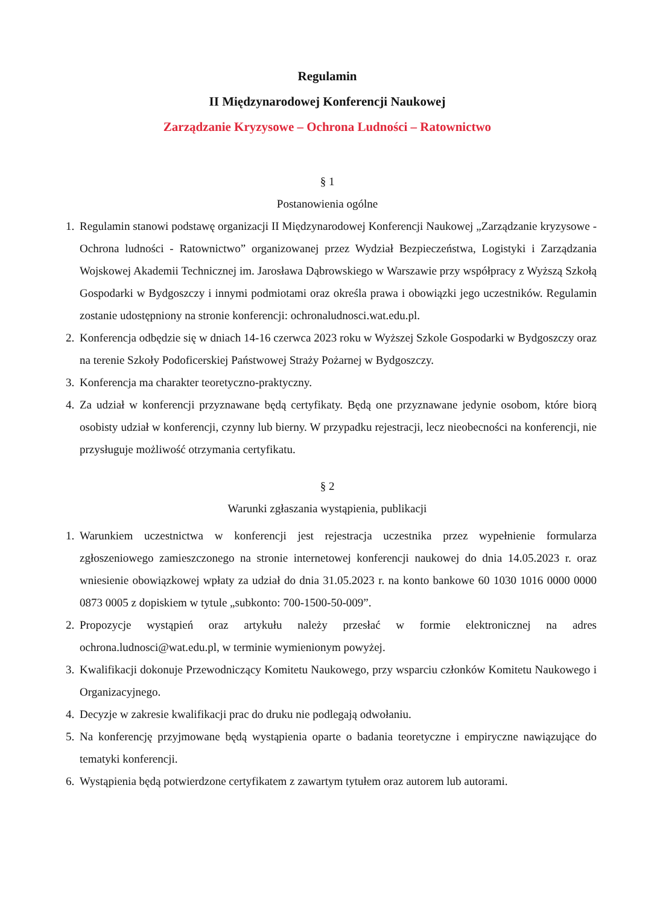Regulamin
II Międzynarodowej Konferencji Naukowej
Zarządzanie Kryzysowe – Ochrona Ludności – Ratownictwo
§ 1
Postanowienia ogólne
1. Regulamin stanowi podstawę organizacji II Międzynarodowej Konferencji Naukowej „Zarządzanie kryzysowe - Ochrona ludności - Ratownictwo” organizowanej przez Wydział Bezpieczeństwa, Logistyki i Zarządzania Wojskowej Akademii Technicznej im. Jarosława Dąbrowskiego w Warszawie przy współpracy z Wyższą Szkołą Gospodarki w Bydgoszczy i innymi podmiotami oraz określa prawa i obowiązki jego uczestników. Regulamin zostanie udostępniony na stronie konferencji: ochronaludnosci.wat.edu.pl.
2. Konferencja odbędzie się w dniach 14-16 czerwca 2023 roku w Wyższej Szkole Gospodarki w Bydgoszczy oraz na terenie Szkoły Podoficerskiej Państwowej Straży Pożarnej w Bydgoszczy.
3. Konferencja ma charakter teoretyczno-praktyczny.
4. Za udział w konferencji przyznawane będą certyfikaty. Będą one przyznawane jedynie osobom, które biorą osobisty udział w konferencji, czynny lub bierny. W przypadku rejestracji, lecz nieobecności na konferencji, nie przysługuje możliwość otrzymania certyfikatu.
§ 2
Warunki zgłaszania wystąpienia, publikacji
1. Warunkiem uczestnictwa w konferencji jest rejestracja uczestnika przez wypełnienie formularza zgłoszeniowego zamieszczonego na stronie internetowej konferencji naukowej do dnia 14.05.2023 r. oraz wniesienie obowiązkowej wpłaty za udział do dnia 31.05.2023 r. na konto bankowe 60 1030 1016 0000 0000 0873 0005 z dopiskiem w tytule „subkonto: 700-1500-50-009”.
2. Propozycje wystąpień oraz artykułu należy przesłać w formie elektronicznej na adres ochrona.ludnosci@wat.edu.pl, w terminie wymienionym powyżej.
3. Kwalifikacji dokonuje Przewodniczący Komitetu Naukowego, przy wsparciu członków Komitetu Naukowego i Organizacyjnego.
4. Decyzje w zakresie kwalifikacji prac do druku nie podlegają odwołaniu.
5. Na konferencję przyjmowane będą wystąpienia oparte o badania teoretyczne i empiryczne nawiązujące do tematyki konferencji.
6. Wystąpienia będą potwierdzone certyfikatem z zawartym tytułem oraz autorem lub autorami.